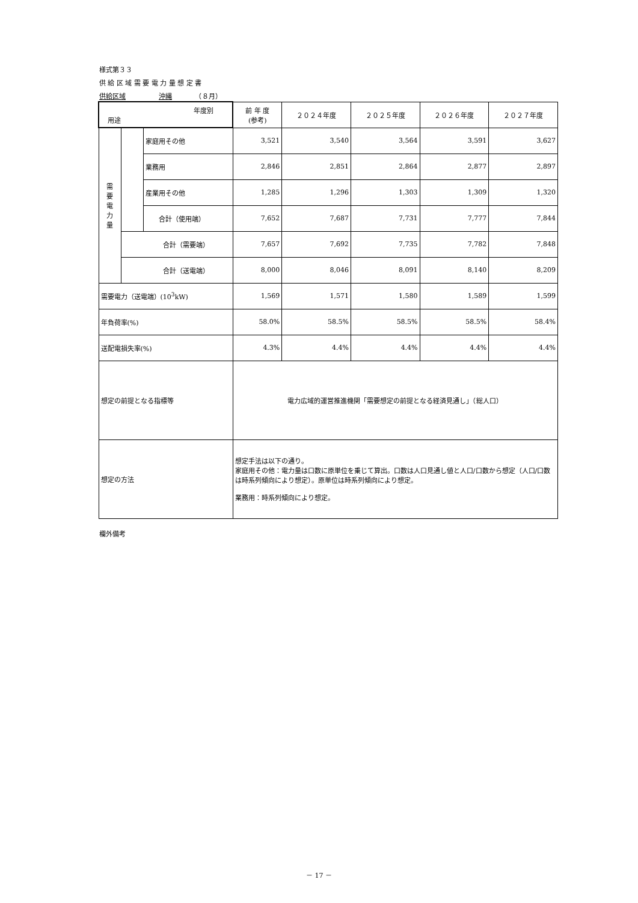様式第３３
供 給 区 域 需 要 電 力 量 想 定 書
供給区域　　　　　沖縄　　　　（８月）
| 年度別 用途 | | | 前 年 度 (参考) | ２０２４年度 | ２０２５年度 | ２０２６年度 | ２０２７年度 |
| --- | --- | --- | --- | --- | --- | --- | --- |
| 需 要 電 力 量 | | 家庭用その他 | 3,521 | 3,540 | 3,564 | 3,591 | 3,627 |
| | | 業務用 | 2,846 | 2,851 | 2,864 | 2,877 | 2,897 |
| | | 産業用その他 | 1,285 | 1,296 | 1,303 | 1,309 | 1,320 |
| | | 合計（使用端） | 7,652 | 7,687 | 7,731 | 7,777 | 7,844 |
| | 合計（需要端） | | 7,657 | 7,692 | 7,735 | 7,782 | 7,848 |
| | 合計（送電端） | | 8,000 | 8,046 | 8,091 | 8,140 | 8,209 |
| 需要電力（送電端）(10<sup>3</sup>kW) | | | 1,569 | 1,571 | 1,580 | 1,589 | 1,599 |
| 年負荷率(%) | | | 58.0% | 58.5% | 58.5% | 58.5% | 58.4% |
| 送配電損失率(%) | | | 4.3% | 4.4% | 4.4% | 4.4% | 4.4% |
| 想定の前提となる指標等 | | | 電力広域的運営推進機関「需要想定の前提となる経済見通し」（総人口） | | | | |
| 想定の方法 | | | 想定手法は以下の通り。 家庭用その他：電力量は口数に原単位を乗じて算出。口数は人口見通し値と人口/口数から想定（人口/口数は時系列傾向により想定）。原単位は時系列傾向により想定。 業務用：時系列傾向により想定。 | | | | |
欄外備考
－ 17 －